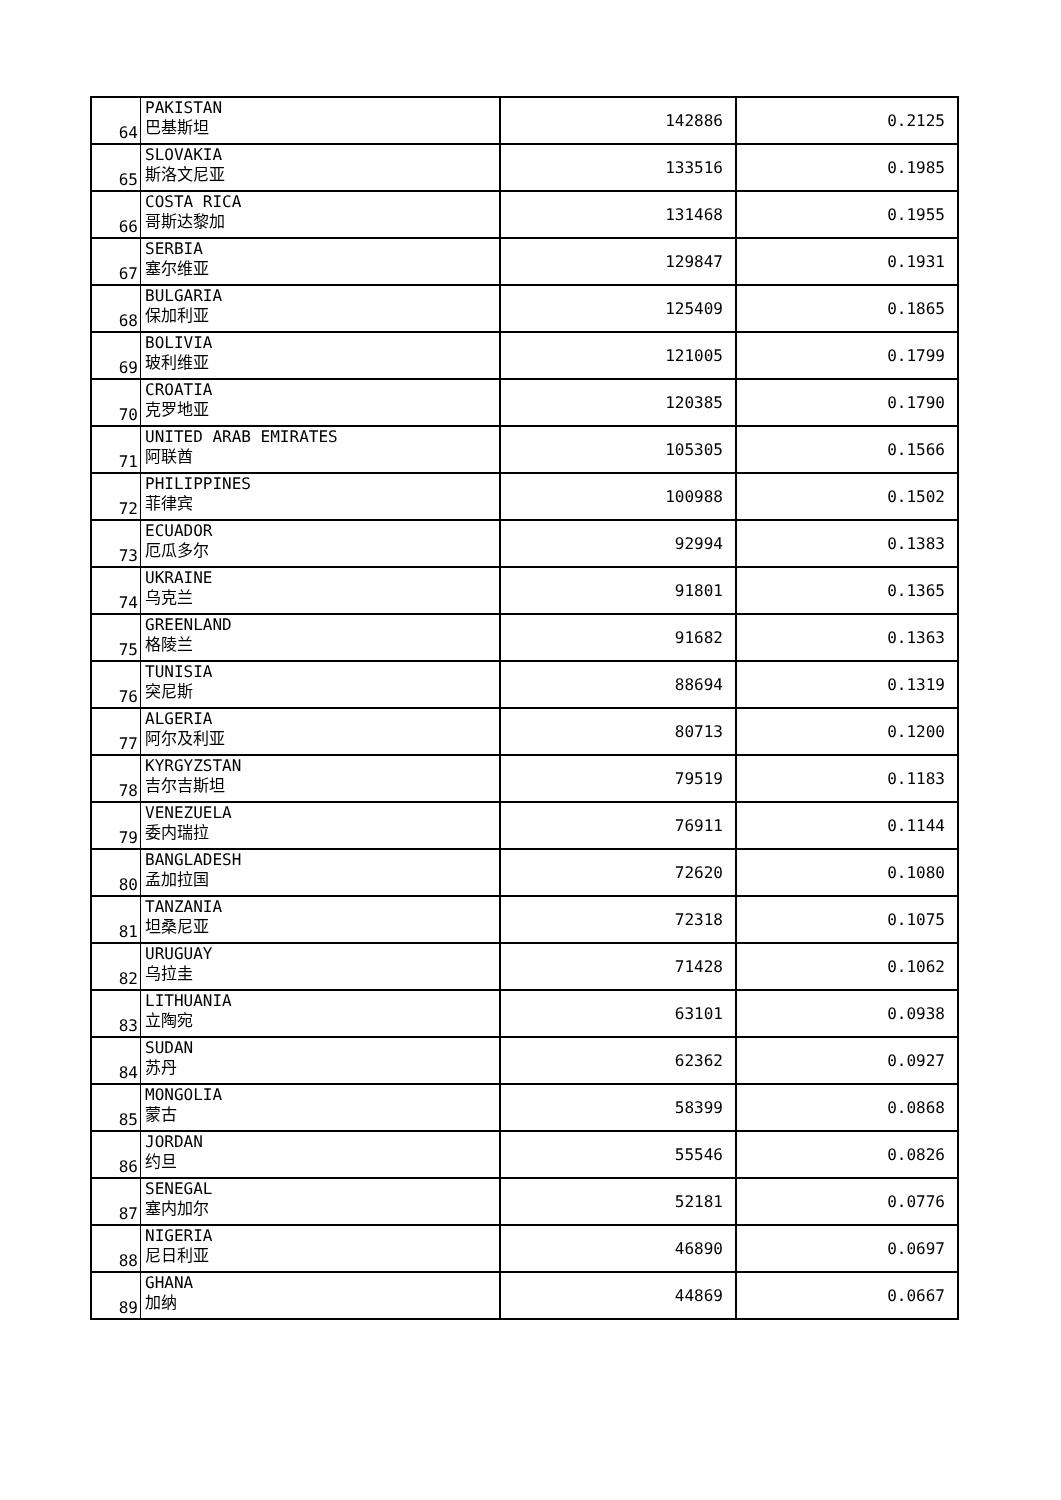| 64 | PAKISTAN 巴基斯坦 | 142886 | 0.2125 |
| 65 | SLOVAKIA 斯洛文尼亚 | 133516 | 0.1985 |
| 66 | COSTA RICA 哥斯达黎加 | 131468 | 0.1955 |
| 67 | SERBIA 塞尔维亚 | 129847 | 0.1931 |
| 68 | BULGARIA 保加利亚 | 125409 | 0.1865 |
| 69 | BOLIVIA 玻利维亚 | 121005 | 0.1799 |
| 70 | CROATIA 克罗地亚 | 120385 | 0.1790 |
| 71 | UNITED ARAB EMIRATES 阿联酋 | 105305 | 0.1566 |
| 72 | PHILIPPINES 菲律宾 | 100988 | 0.1502 |
| 73 | ECUADOR 厄瓜多尔 | 92994 | 0.1383 |
| 74 | UKRAINE 乌克兰 | 91801 | 0.1365 |
| 75 | GREENLAND 格陵兰 | 91682 | 0.1363 |
| 76 | TUNISIA 突尼斯 | 88694 | 0.1319 |
| 77 | ALGERIA 阿尔及利亚 | 80713 | 0.1200 |
| 78 | KYRGYZSTAN 吉尔吉斯坦 | 79519 | 0.1183 |
| 79 | VENEZUELA 委内瑞拉 | 76911 | 0.1144 |
| 80 | BANGLADESH 孟加拉国 | 72620 | 0.1080 |
| 81 | TANZANIA 坦桑尼亚 | 72318 | 0.1075 |
| 82 | URUGUAY 乌拉圭 | 71428 | 0.1062 |
| 83 | LITHUANIA 立陶宛 | 63101 | 0.0938 |
| 84 | SUDAN 苏丹 | 62362 | 0.0927 |
| 85 | MONGOLIA 蒙古 | 58399 | 0.0868 |
| 86 | JORDAN 约旦 | 55546 | 0.0826 |
| 87 | SENEGAL 塞内加尔 | 52181 | 0.0776 |
| 88 | NIGERIA 尼日利亚 | 46890 | 0.0697 |
| 89 | GHANA 加纳 | 44869 | 0.0667 |